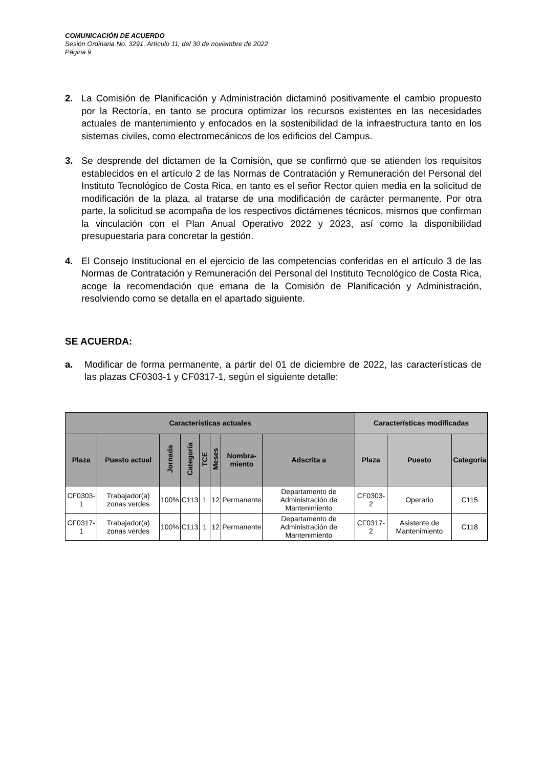COMUNICACIÓN DE ACUERDO
Sesión Ordinaria No. 3291, Artículo 11, del 30 de noviembre de 2022
Página 9
2. La Comisión de Planificación y Administración dictaminó positivamente el cambio propuesto por la Rectoría, en tanto se procura optimizar los recursos existentes en las necesidades actuales de mantenimiento y enfocados en la sostenibilidad de la infraestructura tanto en los sistemas civiles, como electromecánicos de los edificios del Campus.
3. Se desprende del dictamen de la Comisión, que se confirmó que se atienden los requisitos establecidos en el artículo 2 de las Normas de Contratación y Remuneración del Personal del Instituto Tecnológico de Costa Rica, en tanto es el señor Rector quien media en la solicitud de modificación de la plaza, al tratarse de una modificación de carácter permanente. Por otra parte, la solicitud se acompaña de los respectivos dictámenes técnicos, mismos que confirman la vinculación con el Plan Anual Operativo 2022 y 2023, así como la disponibilidad presupuestaria para concretar la gestión.
4. El Consejo Institucional en el ejercicio de las competencias conferidas en el artículo 3 de las Normas de Contratación y Remuneración del Personal del Instituto Tecnológico de Costa Rica, acoge la recomendación que emana de la Comisión de Planificación y Administración, resolviendo como se detalla en el apartado siguiente.
SE ACUERDA:
a. Modificar de forma permanente, a partir del 01 de diciembre de 2022, las características de las plazas CF0303-1 y CF0317-1, según el siguiente detalle:
| Características actuales | | | | | | | | Características modificadas | | |
| --- | --- | --- | --- | --- | --- | --- | --- | --- | --- | --- |
| Plaza | Puesto actual | Jornada | Categoría | TCE | Meses | Nombra- miento | Adscrita a | Plaza | Puesto | Categoría |
| CF0303-1 | Trabajador(a) zonas verdes | 100% | C113 | 1 | 12 | Permanente | Departamento de Administración de Mantenimiento | CF0303-2 | Operario | C115 |
| CF0317-1 | Trabajador(a) zonas verdes | 100% | C113 | 1 | 12 | Permanente | Departamento de Administración de Mantenimiento | CF0317-2 | Asistente de Mantenimiento | C118 |